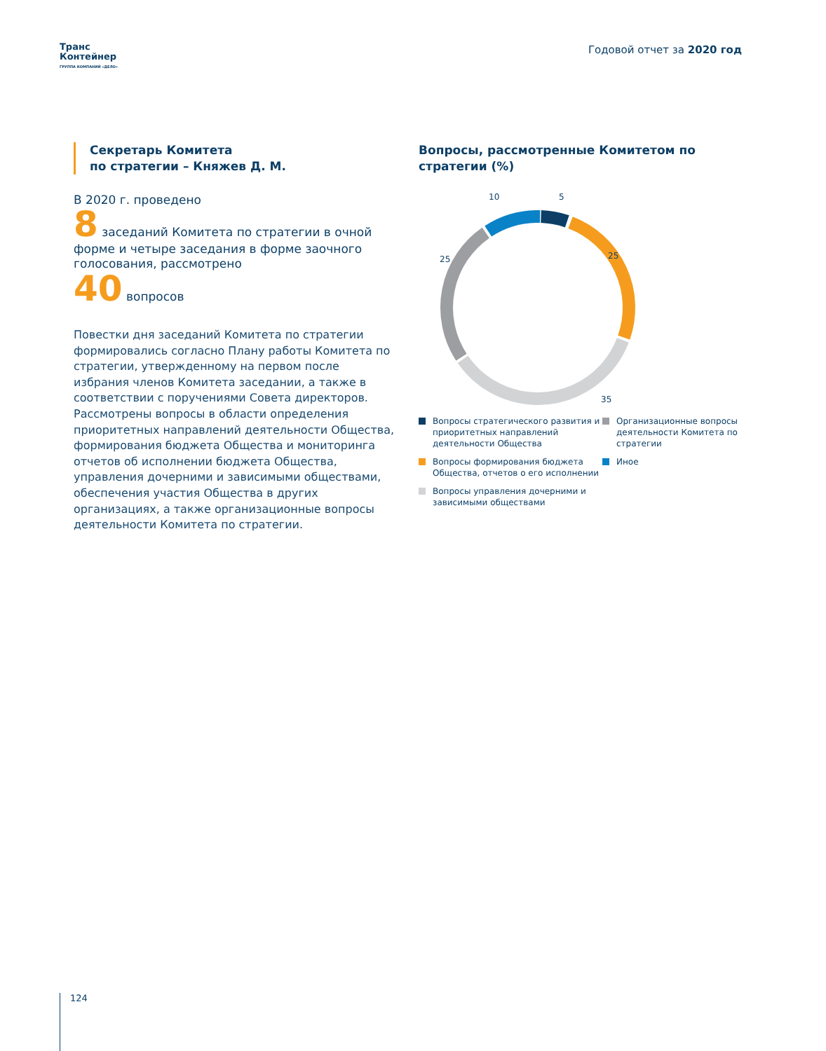Транс
Контейнер
ГРУППА КОМПАНИЙ «ДЕЛО»
Годовой отчет за 2020 год
Секретарь Комитета
по стратегии – Княжев Д. М.
В 2020 г. проведено
8 заседаний Комитета по стратегии в очной форме и четыре заседания в форме заочного голосования, рассмотрено
40 вопросов
Повестки дня заседаний Комитета по стратегии формировались согласно Плану работы Комитета по стратегии, утвержденному на первом после избрания членов Комитета заседании, а также в соответствии с поручениями Совета директоров. Рассмотрены вопросы в области определения приоритетных направлений деятельности Общества, формирования бюджета Общества и мониторинга отчетов об исполнении бюджета Общества, управления дочерними и зависимыми обществами, обеспечения участия Общества в других организациях, а также организационные вопросы деятельности Комитета по стратегии.
Вопросы, рассмотренные Комитетом по стратегии (%)
10
5
25
25
35
Вопросы стратегического развития и приоритетных направлений деятельности Общества
Организационные вопросы деятельности Комитета по стратегии
Вопросы формирования бюджета Общества, отчетов о его исполнении
Иное
Вопросы управления дочерними и зависимыми обществами
124